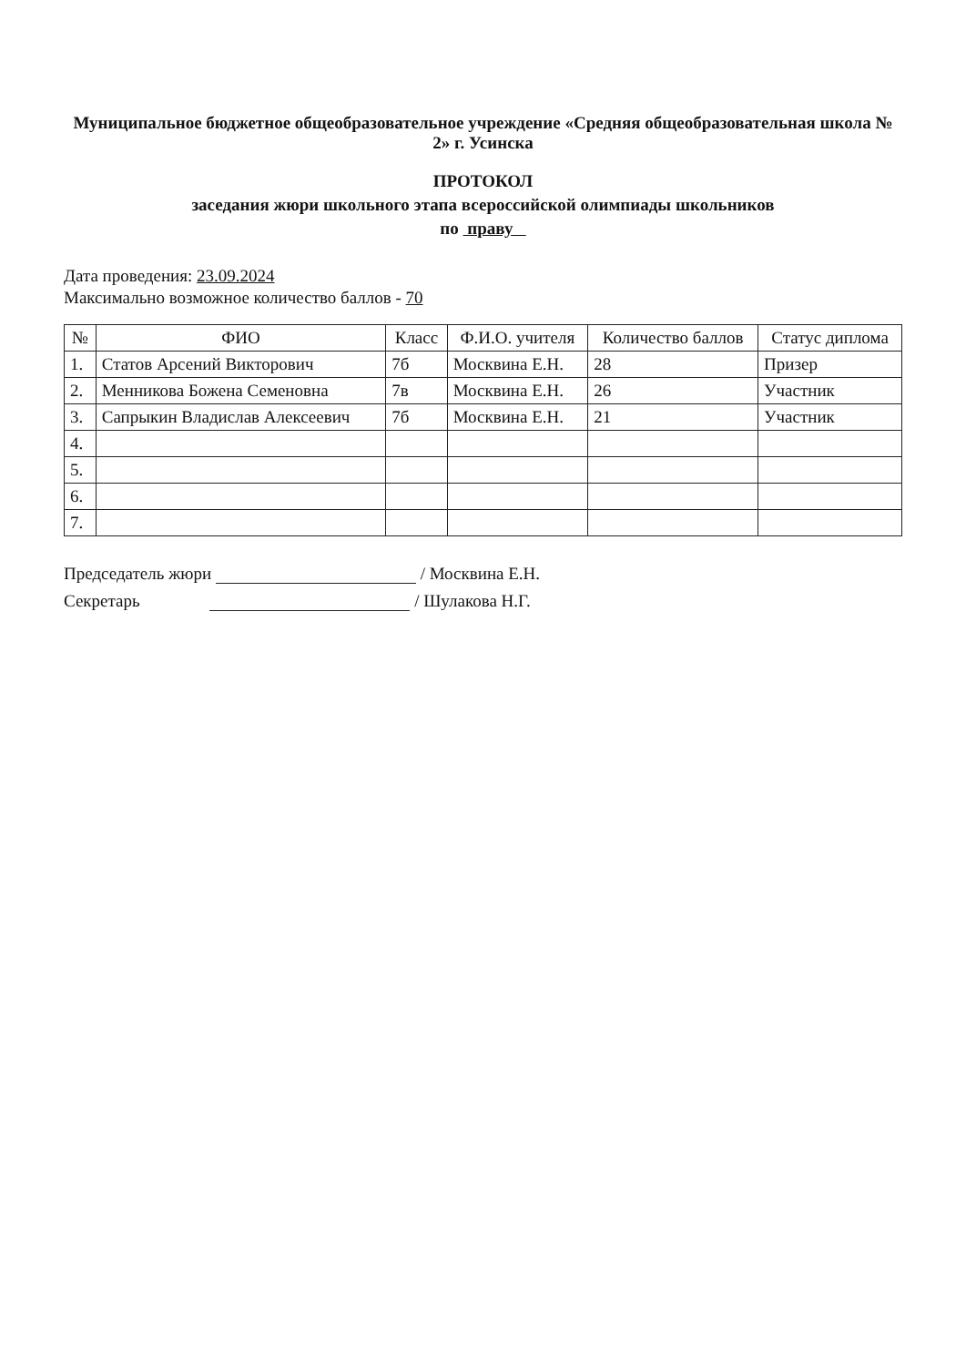Муниципальное бюджетное общеобразовательное учреждение «Средняя общеобразовательная школа № 2» г. Усинска
ПРОТОКОЛ
заседания жюри школьного этапа всероссийской олимпиады школьников
по праву
Дата проведения: 23.09.2024
Максимально возможное количество баллов - 70
| № | ФИО | Класс | Ф.И.О. учителя | Количество баллов | Статус диплома |
| --- | --- | --- | --- | --- | --- |
| 1. | Статов Арсений Викторович | 7б | Москвина Е.Н. | 28 | Призер |
| 2. | Менникова Божена Семеновна | 7в | Москвина Е.Н. | 26 | Участник |
| 3. | Сапрыкин Владислав Алексеевич | 7б | Москвина Е.Н. | 21 | Участник |
| 4. | | | | | |
| 5. | | | | | |
| 6. | | | | | |
| 7. | | | | | |
Председатель жюри / Москвина Е.Н.
Секретарь / Шулакова Н.Г.